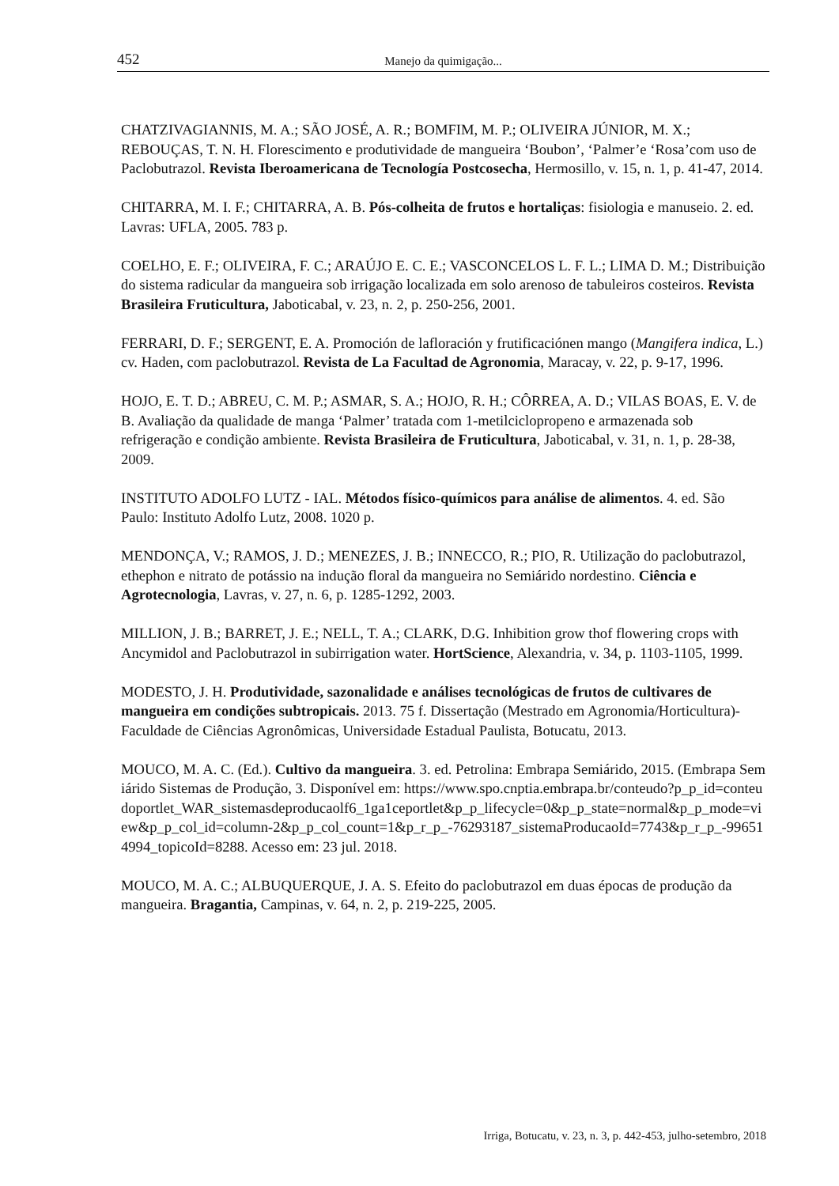452 Manejo da quimigação...
CHATZIVAGIANNIS, M. A.; SÃO JOSÉ, A. R.; BOMFIM, M. P.; OLIVEIRA JÚNIOR, M. X.; REBOUÇAS, T. N. H. Florescimento e produtividade de mangueira ‘Boubon’, ‘Palmer’e ‘Rosa’com uso de Paclobutrazol. Revista Iberoamericana de Tecnología Postcosecha, Hermosillo, v. 15, n. 1, p. 41-47, 2014.
CHITARRA, M. I. F.; CHITARRA, A. B. Pós-colheita de frutos e hortaliças: fisiologia e manuseio. 2. ed. Lavras: UFLA, 2005. 783 p.
COELHO, E. F.; OLIVEIRA, F. C.; ARAÚJO E. C. E.; VASCONCELOS L. F. L.; LIMA D. M.; Distribuição do sistema radicular da mangueira sob irrigação localizada em solo arenoso de tabuleiros costeiros. Revista Brasileira Fruticultura, Jaboticabal, v. 23, n. 2, p. 250-256, 2001.
FERRARI, D. F.; SERGENT, E. A. Promoción de lafloración y frutificaciónen mango (Mangifera indica, L.) cv. Haden, com paclobutrazol. Revista de La Facultad de Agronomia, Maracay, v. 22, p. 9-17, 1996.
HOJO, E. T. D.; ABREU, C. M. P.; ASMAR, S. A.; HOJO, R. H.; CÔRREA, A. D.; VILAS BOAS, E. V. de B. Avaliação da qualidade de manga ‘Palmer’ tratada com 1-metilciclopropeno e armazenada sob refrigeração e condição ambiente. Revista Brasileira de Fruticultura, Jaboticabal, v. 31, n. 1, p. 28-38, 2009.
INSTITUTO ADOLFO LUTZ - IAL. Métodos físico-químicos para análise de alimentos. 4. ed. São Paulo: Instituto Adolfo Lutz, 2008. 1020 p.
MENDONÇA, V.; RAMOS, J. D.; MENEZES, J. B.; INNECCO, R.; PIO, R. Utilização do paclobutrazol, ethephon e nitrato de potássio na indução floral da mangueira no Semiárido nordestino. Ciência e Agrotecnologia, Lavras, v. 27, n. 6, p. 1285-1292, 2003.
MILLION, J. B.; BARRET, J. E.; NELL, T. A.; CLARK, D.G. Inhibition grow thof flowering crops with Ancymidol and Paclobutrazol in subirrigation water. HortScience, Alexandria, v. 34, p. 1103-1105, 1999.
MODESTO, J. H. Produtividade, sazonalidade e análises tecnológicas de frutos de cultivares de mangueira em condições subtropicais. 2013. 75 f. Dissertação (Mestrado em Agronomia/Horticultura)-Faculdade de Ciências Agronômicas, Universidade Estadual Paulista, Botucatu, 2013.
MOUCO, M. A. C. (Ed.). Cultivo da mangueira. 3. ed. Petrolina: Embrapa Semiárido, 2015. (Embrapa Semiárido Sistemas de Produção, 3. Disponível em: https://www.spo.cnptia.embrapa.br/conteudo?p_p_id=conteudoportlet_WAR_sistemasdeproducaolf6_1ga1ceportlet&p_p_lifecycle=0&p_p_state=normal&p_p_mode=view&p_p_col_id=column-2&p_p_col_count=1&p_r_p_-76293187_sistemaProducaoId=7743&p_r_p_-996514994_topicoId=8288. Acesso em: 23 jul. 2018.
MOUCO, M. A. C.; ALBUQUERQUE, J. A. S. Efeito do paclobutrazol em duas épocas de produção da mangueira. Bragantia, Campinas, v. 64, n. 2, p. 219-225, 2005.
Irriga, Botucatu, v. 23, n. 3, p. 442-453, julho-setembro, 2018